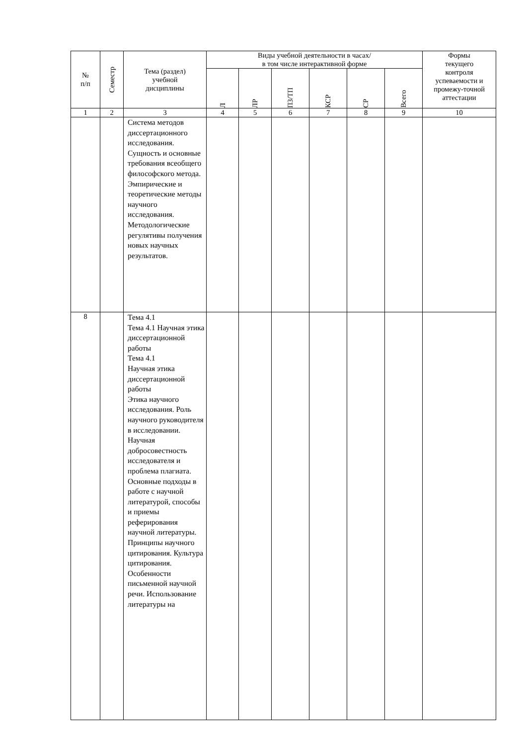| № п/п | Семестр | Тема (раздел) учебной дисциплины | Виды учебной деятельности в часах/ в том числе интерактивной форме | | | | | | Формы текущего контроля успеваемости и промежу-точной аттестации |
| --- | --- | --- | --- | --- | --- | --- | --- | --- | --- |
| | | | Л | ЛР | ПЗ/ТП | КСР | СР | Всего | |
| 1 | 2 | 3 | 4 | 5 | 6 | 7 | 8 | 9 | 10 |
| | | Система методов диссертационного исследования. Сущность и основные требования всеобщего философского метода. Эмпирические и теоретические методы научного исследования. Методологические регулятивы получения новых научных результатов. | | | | | | | |
| 8 | | Тема 4.1 Тема 4.1 Научная этика диссертационной работы Тема 4.1 Научная этика диссертационной работы Этика научного исследования. Роль научного руководителя в исследовании. Научная добросовестность исследователя и проблема плагиата. Основные подходы в работе с научной литературой, способы и приемы реферирования научной литературы. Принципы научного цитирования. Культура цитирования. Особенности письменной научной речи. Использование литературы на | | | | | | | |